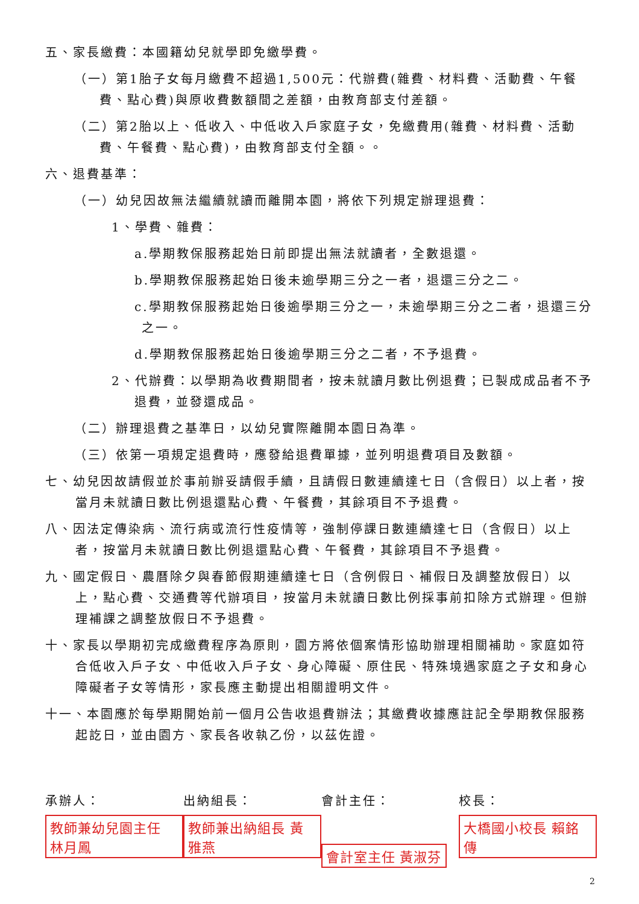五、家長繳費：本國籍幼兒就學即免繳學費。
（一）第1胎子女每月繳費不超過1,500元：代辦費(雜費、材料費、活動費、午餐費、點心費)與原收費數額間之差額，由教育部支付差額。
（二）第2胎以上、低收入、中低收入戶家庭子女，免繳費用(雜費、材料費、活動費、午餐費、點心費)，由教育部支付全額。。
六、退費基準：
（一）幼兒因故無法繼續就讀而離開本園，將依下列規定辦理退費：
1、學費、雜費：
a.學期教保服務起始日前即提出無法就讀者，全數退還。
b.學期教保服務起始日後未逾學期三分之一者，退還三分之二。
c.學期教保服務起始日後逾學期三分之一，未逾學期三分之二者，退還三分之一。
d.學期教保服務起始日後逾學期三分之二者，不予退費。
2、代辦費：以學期為收費期間者，按未就讀月數比例退費；已製成成品者不予退費，並發還成品。
（二）辦理退費之基準日，以幼兒實際離開本園日為準。
（三）依第一項規定退費時，應發給退費單據，並列明退費項目及數額。
七、幼兒因故請假並於事前辦妥請假手續，且請假日數連續達七日（含假日）以上者，按當月未就讀日數比例退還點心費、午餐費，其餘項目不予退費。
八、因法定傳染病、流行病或流行性疫情等，強制停課日數連續達七日（含假日）以上者，按當月未就讀日數比例退還點心費、午餐費，其餘項目不予退費。
九、國定假日、農曆除夕與春節假期連續達七日（含例假日、補假日及調整放假日）以上，點心費、交通費等代辦項目，按當月未就讀日數比例採事前扣除方式辦理。但辦理補課之調整放假日不予退費。
十、家長以學期初完成繳費程序為原則，園方將依個案情形協助辦理相關補助。家庭如符合低收入戶子女、中低收入戶子女、身心障礙、原住民、特殊境遇家庭之子女和身心障礙者子女等情形，家長應主動提出相關證明文件。
十一、本園應於每學期開始前一個月公告收退費辦法；其繳費收據應註記全學期教保服務起訖日，並由園方、家長各收執乙份，以茲佐證。
承辦人：
教師兼幼兒園主任 林月鳳
出納組長：
教師兼出納組長 黃雅燕
會計主任：
會計室主任 黃淑芬
校長：
大橋國小校長 賴銘傳
2